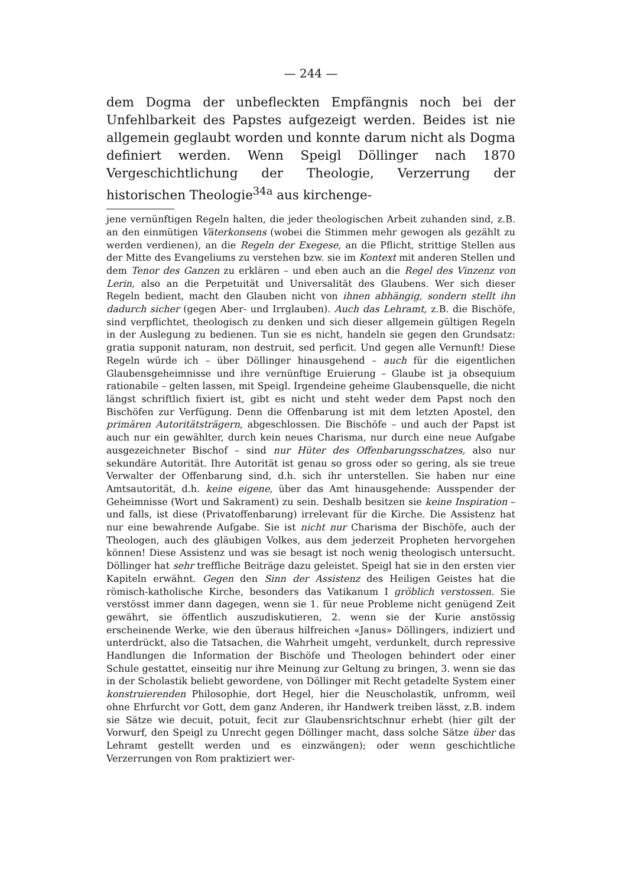— 244 —
dem Dogma der unbefleckten Empfängnis noch bei der Unfehlbarkeit des Papstes aufgezeigt werden. Beides ist nie allgemein geglaubt worden und konnte darum nicht als Dogma definiert werden. Wenn Speigl Döllinger nach 1870 Vergeschichtlichung der Theologie, Verzerrung der historischen Theologie<sup>34a</sup> aus kirchenge-
jene vernünftigen Regeln halten, die jeder theologischen Arbeit zuhanden sind, z.B. an den einmütigen Väterkonsens (wobei die Stimmen mehr gewogen als gezählt zu werden verdienen), an die Regeln der Exegese, an die Pflicht, strittige Stellen aus der Mitte des Evangeliums zu verstehen bzw. sie im Kontext mit anderen Stellen und dem Tenor des Ganzen zu erklären – und eben auch an die Regel des Vinzenz von Lerin, also an die Perpetuität und Universalität des Glaubens. Wer sich dieser Regeln bedient, macht den Glauben nicht von ihnen abhängig, sondern stellt ihn dadurch sicher (gegen Aber- und Irrglauben). Auch das Lehramt, z.B. die Bischöfe, sind verpflichtet, theologisch zu denken und sich dieser allgemein gültigen Regeln in der Auslegung zu bedienen. Tun sie es nicht, handeln sie gegen den Grundsatz: gratia supponit naturam, non destruit, sed perficit. Und gegen alle Vernunft! Diese Regeln würde ich – über Döllinger hinausgehend – auch für die eigentlichen Glaubensgeheimnisse und ihre vernünftige Eruierung – Glaube ist ja obsequium rationabile – gelten lassen, mit Speigl. Irgendeine geheime Glaubensquelle, die nicht längst schriftlich fixiert ist, gibt es nicht und steht weder dem Papst noch den Bischöfen zur Verfügung. Denn die Offenbarung ist mit dem letzten Apostel, den primären Autoritätsträgern, abgeschlossen. Die Bischöfe – und auch der Papst ist auch nur ein gewählter, durch kein neues Charisma, nur durch eine neue Aufgabe ausgezeichneter Bischof – sind nur Hüter des Offenbarungsschatzes, also nur sekundäre Autorität. Ihre Autorität ist genau so gross oder so gering, als sie treue Verwalter der Offenbarung sind, d.h. sich ihr unterstellen. Sie haben nur eine Amtsautorität, d.h. keine eigene, über das Amt hinausgehende: Ausspender der Geheimnisse (Wort und Sakrament) zu sein. Deshalb besitzen sie keine Inspiration – und falls, ist diese (Privatoffenbarung) irrelevant für die Kirche. Die Assistenz hat nur eine bewahrende Aufgabe. Sie ist nicht nur Charisma der Bischöfe, auch der Theologen, auch des gläubigen Volkes, aus dem jederzeit Propheten hervorgehen können! Diese Assistenz und was sie besagt ist noch wenig theologisch untersucht. Döllinger hat sehr treffliche Beiträge dazu geleistet. Speigl hat sie in den ersten vier Kapiteln erwähnt. Gegen den Sinn der Assistenz des Heiligen Geistes hat die römisch-katholische Kirche, besonders das Vatikanum I gröblich verstossen. Sie verstösst immer dann dagegen, wenn sie 1. für neue Probleme nicht genügend Zeit gewährt, sie öffentlich auszudiskutieren, 2. wenn sie der Kurie anstössig erscheinende Werke, wie den überaus hilfreichen «Janus» Döllingers, indiziert und unterdrückt, also die Tatsachen, die Wahrheit umgeht, verdunkelt, durch repressive Handlungen die Information der Bischöfe und Theologen behindert oder einer Schule gestattet, einseitig nur ihre Meinung zur Geltung zu bringen, 3. wenn sie das in der Scholastik beliebt gewordene, von Döllinger mit Recht getadelte System einer konstruierenden Philosophie, dort Hegel, hier die Neuscholastik, unfromm, weil ohne Ehrfurcht vor Gott, dem ganz Anderen, ihr Handwerk treiben lässt, z.B. indem sie Sätze wie decuit, potuit, fecit zur Glaubensrichtschnur erhebt (hier gilt der Vorwurf, den Speigl zu Unrecht gegen Döllinger macht, dass solche Sätze über das Lehramt gestellt werden und es einzwängen); oder wenn geschichtliche Verzerrungen von Rom praktiziert wer-